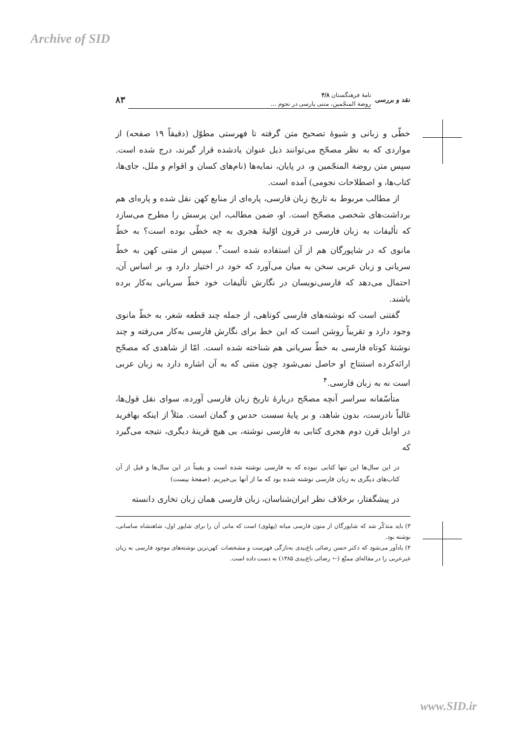Archive of SID
نقد و بررسی
نامهٔ فرهنگستان ۴/۸
روضة المنجّمین، متنی پارسی در نجوم ...
۸۳
خطّی و زبانی و شیوهٔ تصحیح متن گرفته تا فهرستی مطوّل (دقیقاً ۱۹ صفحه) از مواردی که به نظر مصحّح می‌توانند ذیل عنوان یادشده قرار گیرند، درج شده است. سپس متن روضة المنجّمین و، در پایان، نمایه‌ها (نام‌های کسان و اقوام و ملل، جای‌ها، کتاب‌ها، و اصطلاحات نجومی) آمده است.
از مطالب مربوط به تاریخ زبان فارسی، پاره‌ای از منابع کهن نقل شده و پاره‌ای هم برداشت‌های شخصی مصحّح است. او، ضمن مطالب، این پرسش را مطرح می‌سازد که تألیفات به زبان فارسی در قرون اوّلیهٔ هجری به چه خطّی بوده است؟ به خطّ مانوی که در شاپورگان هم از آن استفاده شده است<sup>۳</sup>. سپس از متنی کهن به خطّ سریانی و زبان عربی سخن به میان می‌آورد که خود در اختیار دارد و، بر اساس آن، احتمال می‌دهد که فارسی‌نویسان در نگارش تألیفات خود خطّ سریانی به‌کار برده باشند.
گفتنی است که نوشته‌های فارسی کوتاهی، از جمله چند قطعه شعر، به خطّ مانوی وجود دارد و تقریباً روشن است که این خط برای نگارش فارسی به‌کار می‌رفته و چند نوشتهٔ کوتاه فارسی به خطّ سریانی هم شناخته شده است. امّا از شاهدی که مصحّح ارائه‌کرده استنتاج او حاصل نمی‌شود چون متنی که به آن اشاره دارد به زبان عربی است نه به زبان فارسی.<sup>۴</sup>
متأسّفانه سراسر آنچه مصحّح دربارهٔ تاریخ زبان فارسی آورده، سوای نقل قول‌ها، غالباً نادرست، بدون شاهد، و بر پایهٔ سست حدس و گمان است. مثلاً از اینکه بهافرید در اوایل قرن دوم هجری کتابی به فارسی نوشته، بی هیچ قرینهٔ دیگری، نتیجه می‌گیرد که
در این سال‌ها این تنها کتابی نبوده که به فارسی نوشته شده است و یقیناً در این سال‌ها و قبل از آن کتاب‌های دیگری به زبان فارسی نوشته شده بود که ما از آنها بی‌خبریم. (صفحهٔ بیست)
در پیشگفتار، برخلاف نظر ایران‌شناسان، زبان فارسی همان زبان تخاری دانسته
۳) باید متذکّر شد که شاپورگان از متون فارسی میانه (پهلوی) است که مانی آن را برای شاپور اول، شاهنشاه ساسانی، نوشته بود.
۴) یادآور می‌شود که دکتر حسن رضائی باغ‌بیدی به‌تازگی فهرست و مشخصات کهن‌ترین نوشته‌های موجود فارسی به زبان غیرعربی را در مقاله‌ای ممتّع (← رضائی باغ‌بیدی ۱۳۸۵) به دست داده است.
www.SID.ir